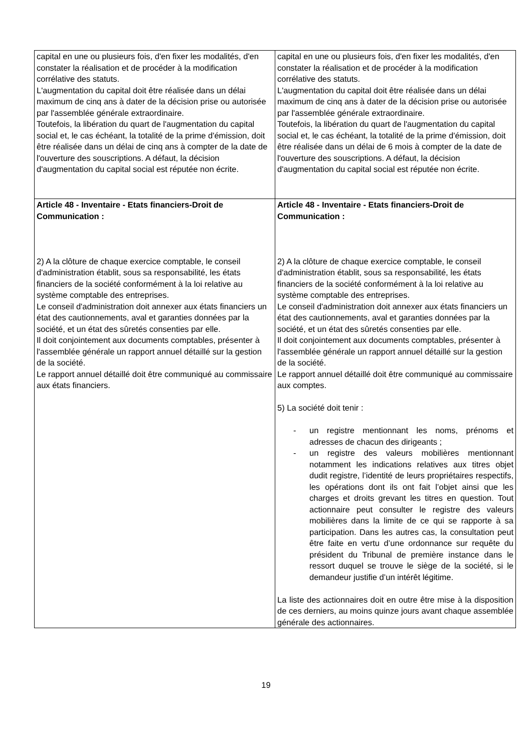| capital en une ou plusieurs fois, d'en fixer les modalités, d'en constater la réalisation et de procéder à la modification corrélative des statuts. L'augmentation du capital doit être réalisée dans un délai maximum de cinq ans à dater de la décision prise ou autorisée par l'assemblée générale extraordinaire. Toutefois, la libération du quart de l'augmentation du capital social et, le cas échéant, la totalité de la prime d'émission, doit être réalisée dans un délai de cinq ans à compter de la date de l'ouverture des souscriptions. A défaut, la décision d'augmentation du capital social est réputée non écrite. | capital en une ou plusieurs fois, d'en fixer les modalités, d'en constater la réalisation et de procéder à la modification corrélative des statuts. L'augmentation du capital doit être réalisée dans un délai maximum de cinq ans à dater de la décision prise ou autorisée par l'assemblée générale extraordinaire. Toutefois, la libération du quart de l'augmentation du capital social et, le cas échéant, la totalité de la prime d'émission, doit être réalisée dans un délai de 6 mois à compter de la date de l'ouverture des souscriptions. A défaut, la décision d'augmentation du capital social est réputée non écrite. |
| Article 48 - Inventaire - Etats financiers-Droit de Communication : 2) A la clôture de chaque exercice comptable, le conseil d'administration établit, sous sa responsabilité, les états financiers de la société conformément à la loi relative au système comptable des entreprises. Le conseil d'administration doit annexer aux états financiers un état des cautionnements, aval et garanties données par la société, et un état des sûretés consenties par elle. Il doit conjointement aux documents comptables, présenter à l'assemblée générale un rapport annuel détaillé sur la gestion de la société. Le rapport annuel détaillé doit être communiqué au commissaire aux états financiers. | Article 48 - Inventaire - Etats financiers-Droit de Communication : 2) A la clôture de chaque exercice comptable, le conseil d'administration établit, sous sa responsabilité, les états financiers de la société conformément à la loi relative au système comptable des entreprises. Le conseil d'administration doit annexer aux états financiers un état des cautionnements, aval et garanties données par la société, et un état des sûretés consenties par elle. Il doit conjointement aux documents comptables, présenter à l'assemblée générale un rapport annuel détaillé sur la gestion de la société. Le rapport annuel détaillé doit être communiqué au commissaire aux comptes. 5) La société doit tenir : - un registre mentionnant les noms, prénoms et adresses de chacun des dirigeants ; - un registre des valeurs mobilières mentionnant notamment les indications relatives aux titres objet dudit registre, l’identité de leurs propriétaires respectifs, les opérations dont ils ont fait l’objet ainsi que les charges et droits grevant les titres en question. Tout actionnaire peut consulter le registre des valeurs mobilières dans la limite de ce qui se rapporte à sa participation. Dans les autres cas, la consultation peut être faite en vertu d’une ordonnance sur requête du président du Tribunal de première instance dans le ressort duquel se trouve le siège de la société, si le demandeur justifie d’un intérêt légitime. La liste des actionnaires doit en outre être mise à la disposition de ces derniers, au moins quinze jours avant chaque assemblée générale des actionnaires. |
19